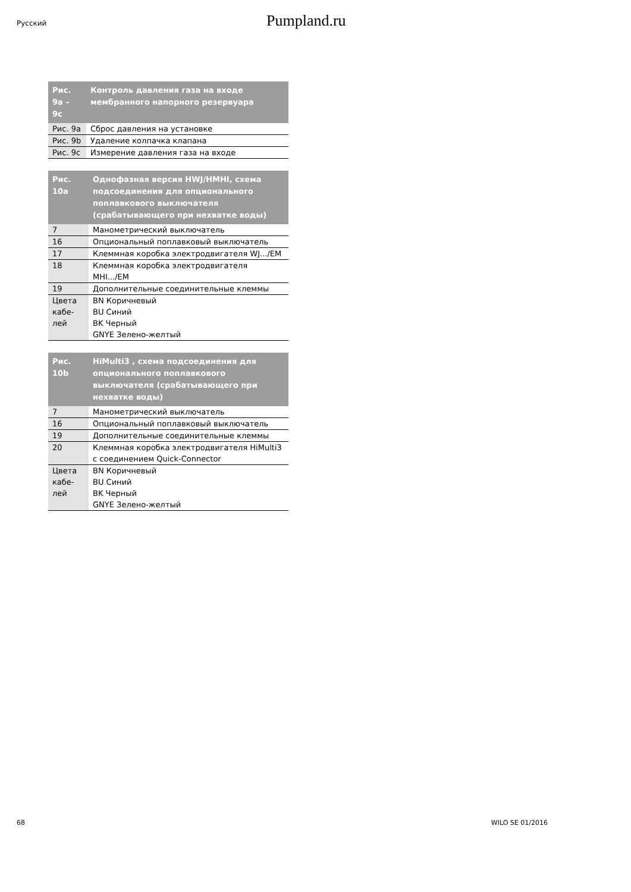Русский
Pumpland.ru
| Рис. 9a – 9c | Контроль давления газа на входе мембранного напорного резервуара |
| --- | --- |
| Рис. 9a | Сброс давления на установке |
| Рис. 9b | Удаление колпачка клапана |
| Рис. 9c | Измерение давления газа на входе |
| Рис. 10a | Однофазная версия HWJ/HMHI, схема подсоединения для опционального поплавкового выключателя (срабатывающего при нехватке воды) |
| --- | --- |
| 7 | Манометрический выключатель |
| 16 | Опциональный поплавковый выключатель |
| 17 | Клеммная коробка электродвигателя WJ.../EM |
| 18 | Клеммная коробка электродвигателя MHI.../EM |
| 19 | Дополнительные соединительные клеммы |
| Цвета кабе- лей | BN Коричневый BU Синий BK Черный GNYE Зелено-желтый |
| Рис. 10b | HiMulti3 , схема подсоединения для опционального поплавкового выключателя (срабатывающего при нехватке воды) |
| --- | --- |
| 7 | Манометрический выключатель |
| 16 | Опциональный поплавковый выключатель |
| 19 | Дополнительные соединительные клеммы |
| 20 | Клеммная коробка электродвигателя HiMulti3 с соединением Quick-Connector |
| Цвета кабе- лей | BN Коричневый BU Синий BK Черный GNYE Зелено-желтый |
68 WILO SE 01/2016